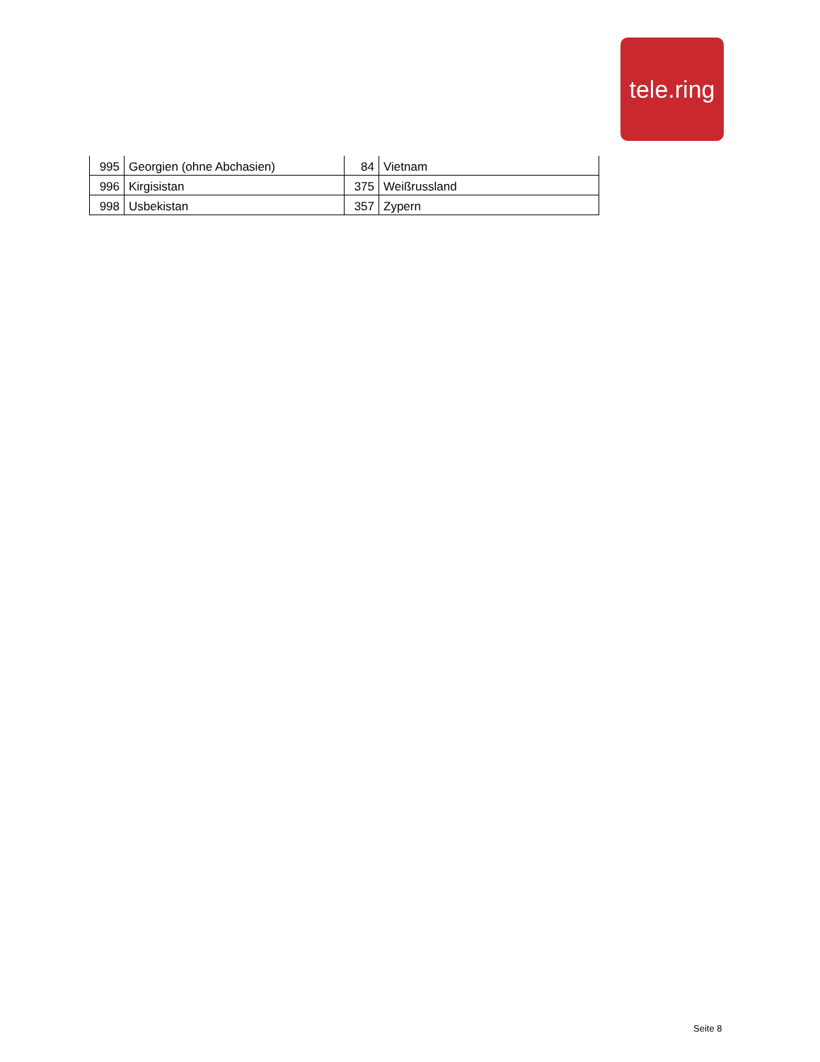tele.ring
| 995 | Georgien (ohne Abchasien) | 84 | Vietnam |
| 996 | Kirgisistan | 375 | Weißrussland |
| 998 | Usbekistan | 357 | Zypern |
Seite 8